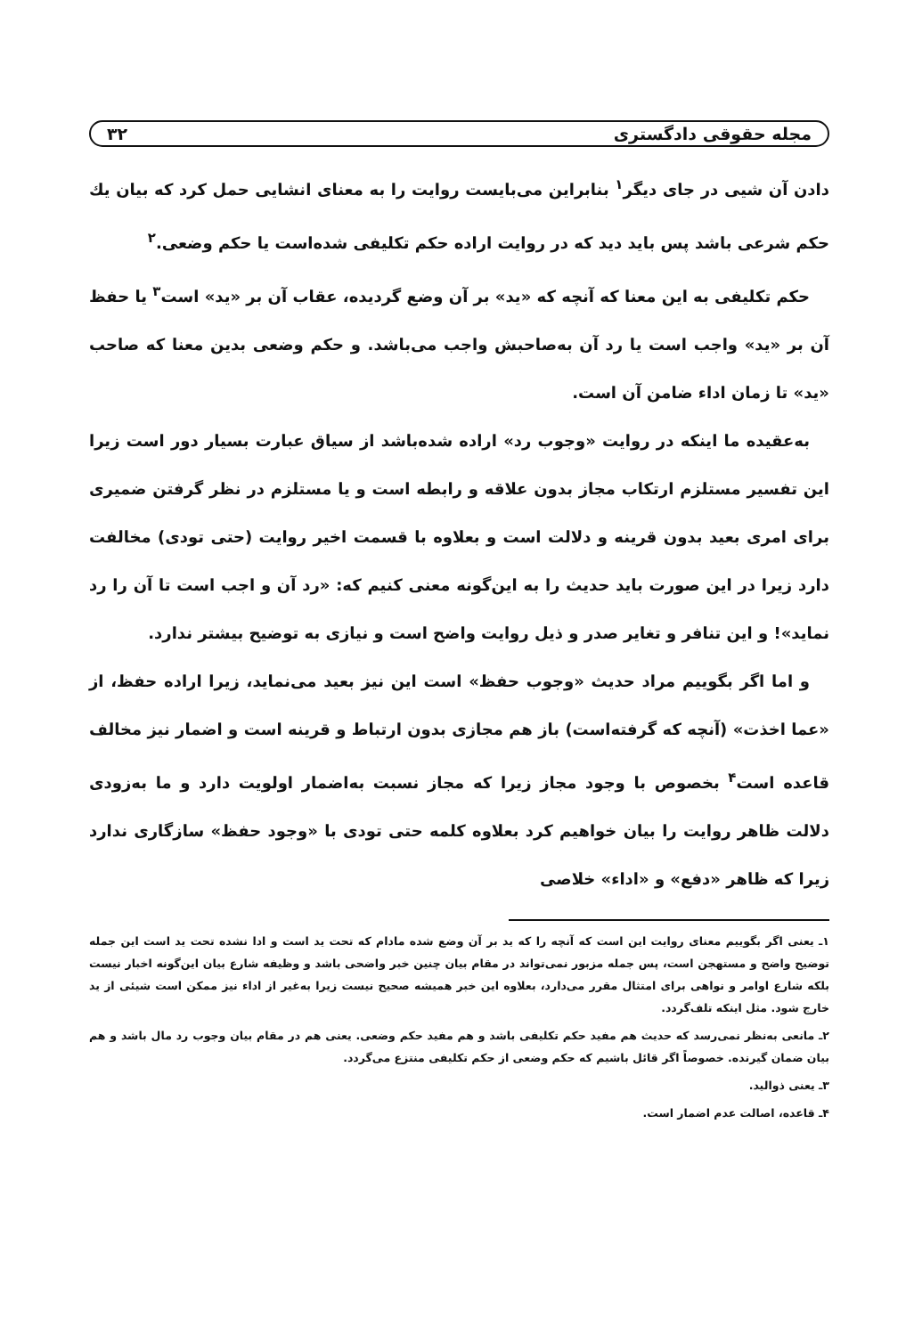مجله حقوقی دادگستری ۳۲
دادن آن شیی در جای دیگر<sup>۱</sup> بنابراین می‌بایست روایت را به معنای انشایی حمل کرد که بیان یك حکم شرعی باشد پس باید دید که در روایت اراده حکم تکلیفی شده‌است یا حکم وضعی.<sup>۲</sup>
حکم تکلیفی به این معنا که آنچه که «ید» بر آن وضع گردیده، عقاب آن بر «ید» است<sup>۳</sup> یا حفظ آن بر «ید» واجب است یا رد آن به‌صاحبش واجب می‌باشد. و حکم وضعی بدین معنا که صاحب «ید» تا زمان اداء ضامن آن است.
به‌عقیده ما اینکه در روایت «وجوب رد» اراده شده‌باشد از سیاق عبارت بسیار دور است زیرا این تفسیر مستلزم ارتکاب مجاز بدون علاقه و رابطه است و یا مستلزم در نظر گرفتن ضمیری برای امری بعید بدون قرینه و دلالت است و بعلاوه با قسمت اخیر روایت (حتی تودی) مخالفت دارد زیرا در این صورت باید حدیث را به این‌گونه معنی کنیم که: «رد آن و اجب است تا آن را رد نماید»! و این تنافر و تغایر صدر و ذیل روایت واضح است و نیازی به توضیح بیشتر ندارد.
و اما اگر بگوییم مراد حدیث «وجوب حفظ» است این نیز بعید می‌نماید، زیرا اراده حفظ، از «عما اخذت» (آنچه که گرفته‌است) باز هم مجازی بدون ارتباط و قرینه است و اضمار نیز مخالف قاعده است<sup>۴</sup> بخصوص با وجود مجاز زیرا که مجاز نسبت به‌اضمار اولویت دارد و ما به‌زودی دلالت ظاهر روایت را بیان خواهیم کرد بعلاوه کلمه حتی تودی با «وجود حفظ» سازگاری ندارد زیرا که ظاهر «دفع» و «اداء» خلاصی
۱ـ یعنی اگر بگوییم معنای روایت این است که آنچه را که ید بر آن وضع شده مادام که تحت ید است و ادا نشده تحت ید است این جمله توضیح واضح و مستهجن است، پس جمله مزبور نمی‌تواند در مقام بیان چنین خبر واضحی باشد و وظیفه شارع بیان این‌گونه اخبار نیست بلکه شارع اوامر و نواهی برای امتثال مقرر می‌دارد، بعلاوه این خبر همیشه صحیح نیست زیرا به‌غیر از اداء نیز ممکن است شیئی از ید خارج شود. مثل اینکه تلف‌گردد.
۲ـ مانعی به‌نظر نمی‌رسد که حدیث هم مفید حکم تکلیفی باشد و هم مفید حکم وضعی. یعنی هم در مقام بیان وجوب رد مال باشد و هم بیان ضمان گیرنده. خصوصاً اگر قائل باشیم که حکم وضعی از حکم تکلیفی منتزع می‌گردد.
۳ـ یعنی ذوالید.
۴ـ قاعده، اصالت عدم اضمار است.